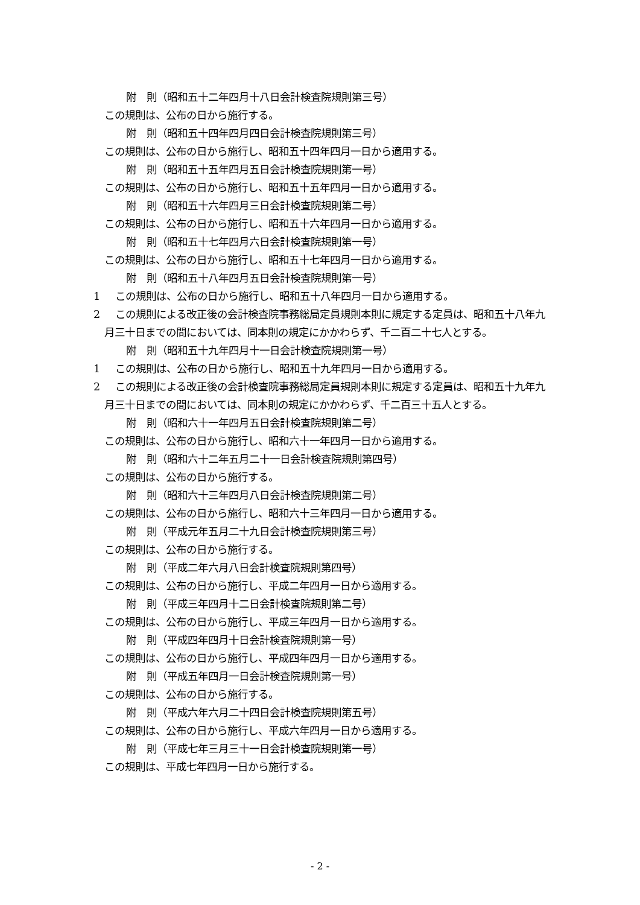附　則（昭和五十二年四月十八日会計検査院規則第三号）
この規則は、公布の日から施行する。
附　則（昭和五十四年四月四日会計検査院規則第三号）
この規則は、公布の日から施行し、昭和五十四年四月一日から適用する。
附　則（昭和五十五年四月五日会計検査院規則第一号）
この規則は、公布の日から施行し、昭和五十五年四月一日から適用する。
附　則（昭和五十六年四月三日会計検査院規則第二号）
この規則は、公布の日から施行し、昭和五十六年四月一日から適用する。
附　則（昭和五十七年四月六日会計検査院規則第一号）
この規則は、公布の日から施行し、昭和五十七年四月一日から適用する。
附　則（昭和五十八年四月五日会計検査院規則第一号）
1 この規則は、公布の日から施行し、昭和五十八年四月一日から適用する。
2 この規則による改正後の会計検査院事務総局定員規則本則に規定する定員は、昭和五十八年九月三十日までの間においては、同本則の規定にかかわらず、千二百二十七人とする。
附　則（昭和五十九年四月十一日会計検査院規則第一号）
1 この規則は、公布の日から施行し、昭和五十九年四月一日から適用する。
2 この規則による改正後の会計検査院事務総局定員規則本則に規定する定員は、昭和五十九年九月三十日までの間においては、同本則の規定にかかわらず、千二百三十五人とする。
附　則（昭和六十一年四月五日会計検査院規則第二号）
この規則は、公布の日から施行し、昭和六十一年四月一日から適用する。
附　則（昭和六十二年五月二十一日会計検査院規則第四号）
この規則は、公布の日から施行する。
附　則（昭和六十三年四月八日会計検査院規則第二号）
この規則は、公布の日から施行し、昭和六十三年四月一日から適用する。
附　則（平成元年五月二十九日会計検査院規則第三号）
この規則は、公布の日から施行する。
附　則（平成二年六月八日会計検査院規則第四号）
この規則は、公布の日から施行し、平成二年四月一日から適用する。
附　則（平成三年四月十二日会計検査院規則第二号）
この規則は、公布の日から施行し、平成三年四月一日から適用する。
附　則（平成四年四月十日会計検査院規則第一号）
この規則は、公布の日から施行し、平成四年四月一日から適用する。
附　則（平成五年四月一日会計検査院規則第一号）
この規則は、公布の日から施行する。
附　則（平成六年六月二十四日会計検査院規則第五号）
この規則は、公布の日から施行し、平成六年四月一日から適用する。
附　則（平成七年三月三十一日会計検査院規則第一号）
この規則は、平成七年四月一日から施行する。
- 2 -